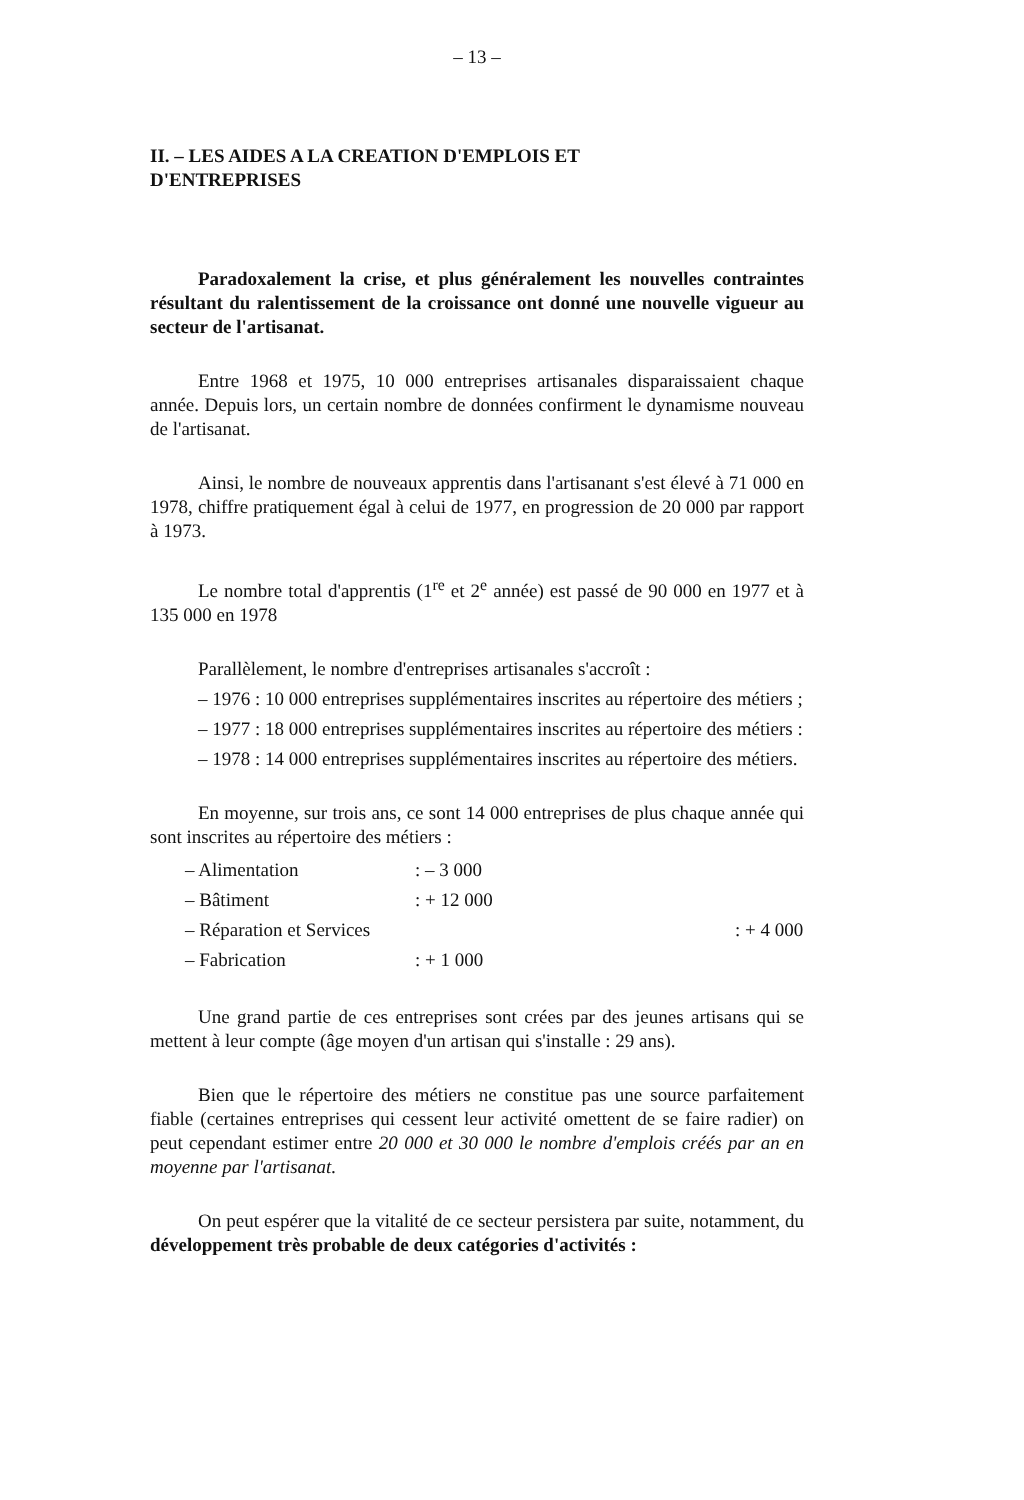– 13 –
II. – LES AIDES A LA CREATION D'EMPLOIS ET
D'ENTREPRISES
Paradoxalement la crise, et plus généralement les nouvelles contraintes résultant du ralentissement de la croissance ont donné une nouvelle vigueur au secteur de l'artisanat.
Entre 1968 et 1975, 10 000 entreprises artisanales disparaissaient chaque année. Depuis lors, un certain nombre de données confirment le dynamisme nouveau de l'artisanat.
Ainsi, le nombre de nouveaux apprentis dans l'artisanant s'est élevé à 71 000 en 1978, chiffre pratiquement égal à celui de 1977, en progression de 20 000 par rapport à 1973.
Le nombre total d'apprentis (1<sup>re</sup> et 2<sup>e</sup> année) est passé de 90 000 en 1977 et à 135 000 en 1978
Parallèlement, le nombre d'entreprises artisanales s'accroît :
– 1976 : 10 000 entreprises supplémentaires inscrites au répertoire des métiers ;
– 1977 : 18 000 entreprises supplémentaires inscrites au répertoire des métiers :
– 1978 : 14 000 entreprises supplémentaires inscrites au répertoire des métiers.
En moyenne, sur trois ans, ce sont 14 000 entreprises de plus chaque année qui sont inscrites au répertoire des métiers :
| – Alimentation | : – 3 000 |
| – Bâtiment | : + 12 000 |
| – Réparation et Services | : + 4 000 |
| – Fabrication | : + 1 000 |
Une grand partie de ces entreprises sont crées par des jeunes artisans qui se mettent à leur compte (âge moyen d'un artisan qui s'installe : 29 ans).
Bien que le répertoire des métiers ne constitue pas une source parfaitement fiable (certaines entreprises qui cessent leur activité omettent de se faire radier) on peut cependant estimer entre 20 000 et 30 000 le nombre d'emplois créés par an en moyenne par l'artisanat.
On peut espérer que la vitalité de ce secteur persistera par suite, notamment, du développement très probable de deux catégories d'activités :